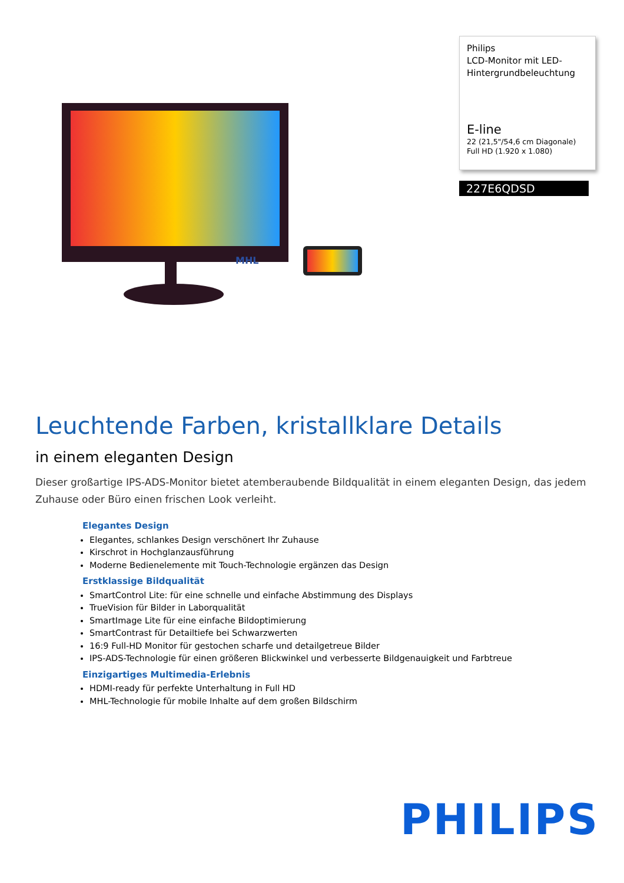MHL
Philips
LCD-Monitor mit LED-Hintergrundbeleuchtung
E-line
22 (21,5"/54,6 cm Diagonale)
Full HD (1.920 x 1.080)
227E6QDSD
Leuchtende Farben, kristallklare Details
in einem eleganten Design
Dieser großartige IPS-ADS-Monitor bietet atemberaubende Bildqualität in einem eleganten Design, das jedem Zuhause oder Büro einen frischen Look verleiht.
Elegantes Design
Elegantes, schlankes Design verschönert Ihr Zuhause
Kirschrot in Hochglanzausführung
Moderne Bedienelemente mit Touch-Technologie ergänzen das Design
Erstklassige Bildqualität
SmartControl Lite: für eine schnelle und einfache Abstimmung des Displays
TrueVision für Bilder in Laborqualität
SmartImage Lite für eine einfache Bildoptimierung
SmartContrast für Detailtiefe bei Schwarzwerten
16:9 Full-HD Monitor für gestochen scharfe und detailgetreue Bilder
IPS-ADS-Technologie für einen größeren Blickwinkel und verbesserte Bildgenauigkeit und Farbtreue
Einzigartiges Multimedia-Erlebnis
HDMI-ready für perfekte Unterhaltung in Full HD
MHL-Technologie für mobile Inhalte auf dem großen Bildschirm
PHILIPS